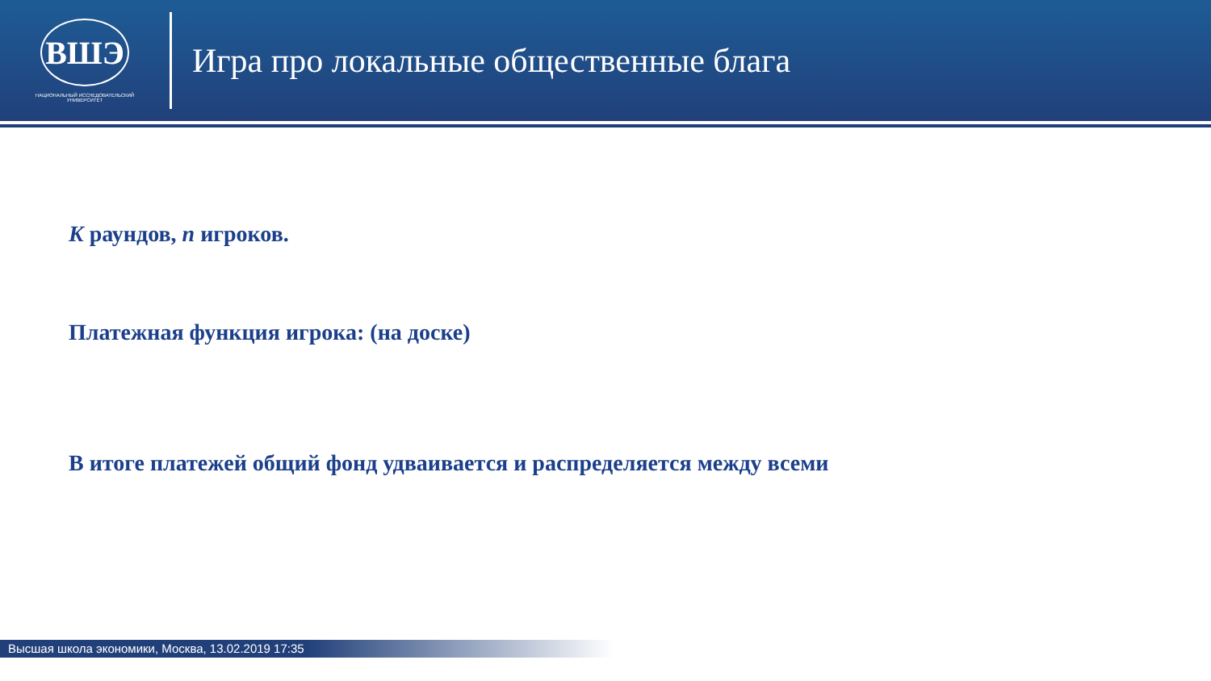ВШЭ
НАЦИОНАЛЬНЫЙ ИССЛЕДОВАТЕЛЬСКИЙ
УНИВЕРСИТЕТ
Игра про локальные общественные блага
K раундов, n игроков.
Платежная функция игрока: (на доске)
В итоге платежей общий фонд удваивается и распределяется между всеми
Высшая школа экономики, Москва, 13.02.2019 17:35